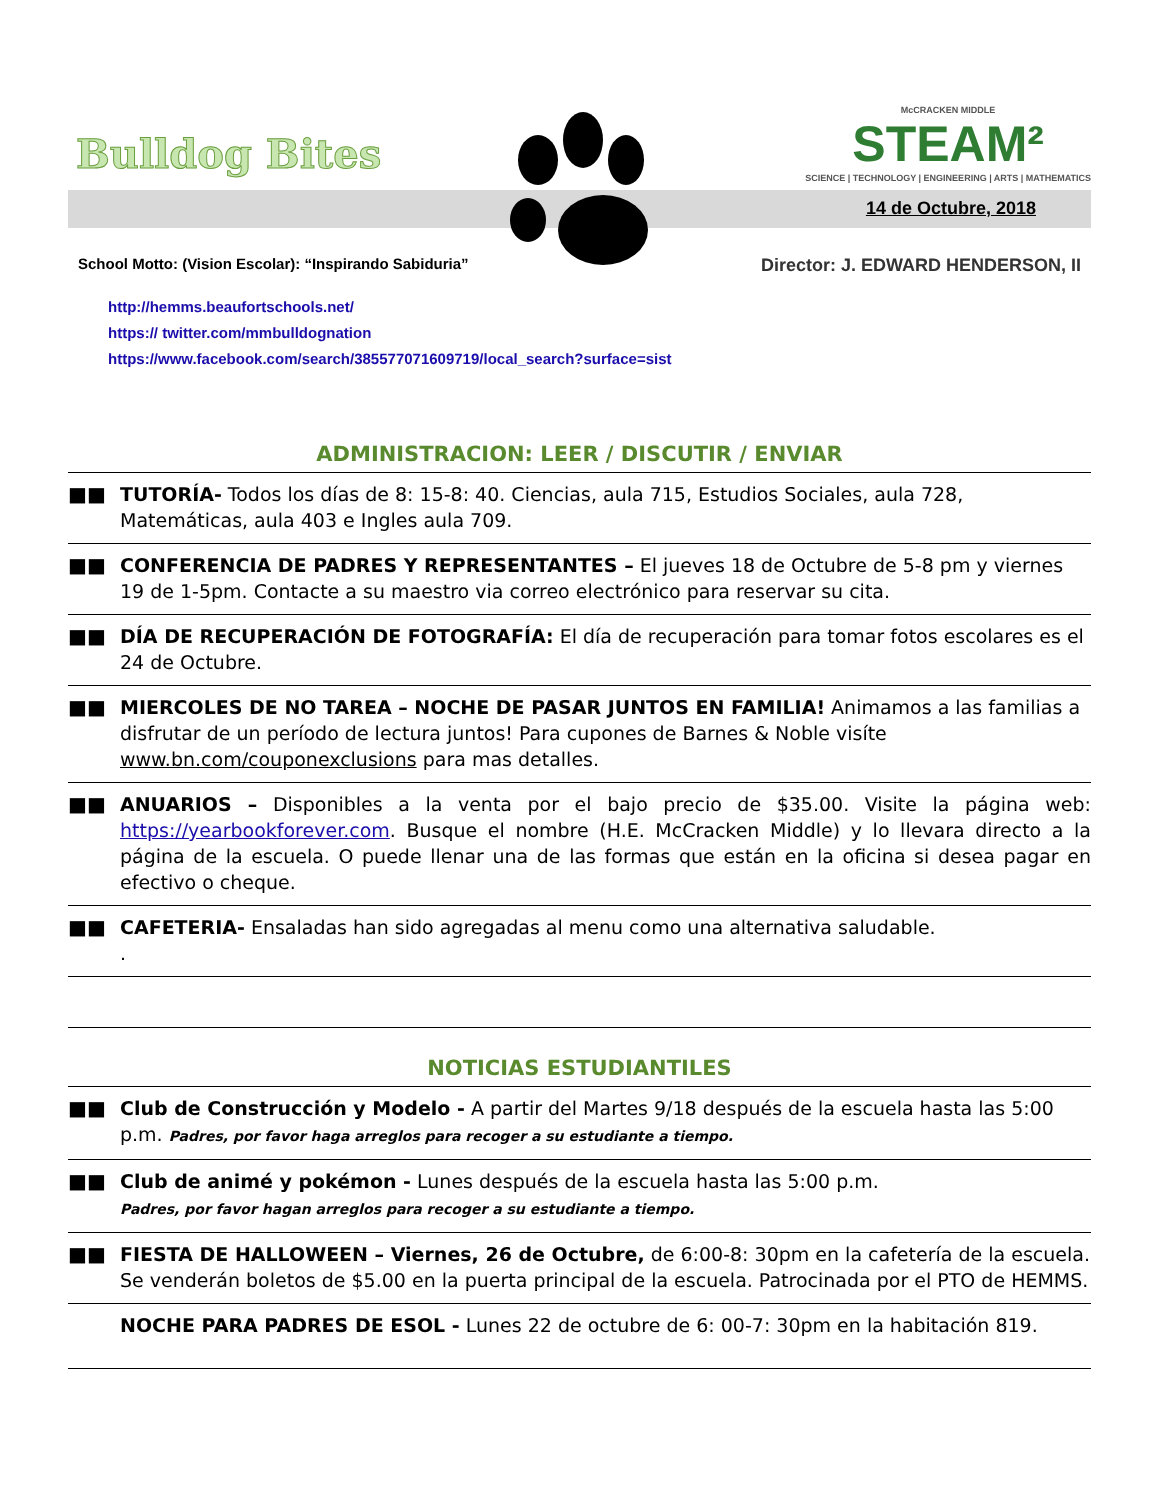Bulldog Bites
McCRACKEN MIDDLE
STEAM²
SCIENCE | TECHNOLOGY | ENGINEERING | ARTS | MATHEMATICS
14 de Octubre, 2018
School Motto: (Vision Escolar): “Inspirando Sabiduria” Director: J. EDWARD HENDERSON, II
http://hemms.beaufortschools.net/
https:// twitter.com/mmbulldognation
https://www.facebook.com/search/385577071609719/local_search?surface=sist
ADMINISTRACION: LEER / DISCUTIR / ENVIAR
■■ TUTORÍA- Todos los días de 8: 15-8: 40. Ciencias, aula 715, Estudios Sociales, aula 728, Matemáticas, aula 403 e Ingles aula 709.
■■ CONFERENCIA DE PADRES Y REPRESENTANTES – El jueves 18 de Octubre de 5-8 pm y viernes 19 de 1-5pm. Contacte a su maestro via correo electrónico para reservar su cita.
■■ DÍA DE RECUPERACIÓN DE FOTOGRAFÍA: El día de recuperación para tomar fotos escolares es el 24 de Octubre.
■■ MIERCOLES DE NO TAREA – NOCHE DE PASAR JUNTOS EN FAMILIA! Animamos a las familias a disfrutar de un período de lectura juntos! Para cupones de Barnes & Noble visíte www.bn.com/couponexclusions para mas detalles.
■■ ANUARIOS – Disponibles a la venta por el bajo precio de $35.00. Visite la página web: https://yearbookforever.com. Busque el nombre (H.E. McCracken Middle) y lo llevara directo a la página de la escuela. O puede llenar una de las formas que están en la oficina si desea pagar en efectivo o cheque.
■■ CAFETERIA- Ensaladas han sido agregadas al menu como una alternativa saludable.
.
NOTICIAS ESTUDIANTILES
■■ Club de Construcción y Modelo - A partir del Martes 9/18 después de la escuela hasta las 5:00 p.m. Padres, por favor haga arreglos para recoger a su estudiante a tiempo.
■■ Club de animé y pokémon - Lunes después de la escuela hasta las 5:00 p.m.
Padres, por favor hagan arreglos para recoger a su estudiante a tiempo.
■■ FIESTA DE HALLOWEEN – Viernes, 26 de Octubre, de 6:00-8: 30pm en la cafetería de la escuela. Se venderán boletos de $5.00 en la puerta principal de la escuela. Patrocinada por el PTO de HEMMS.
NOCHE PARA PADRES DE ESOL - Lunes 22 de octubre de 6: 00-7: 30pm en la habitación 819.